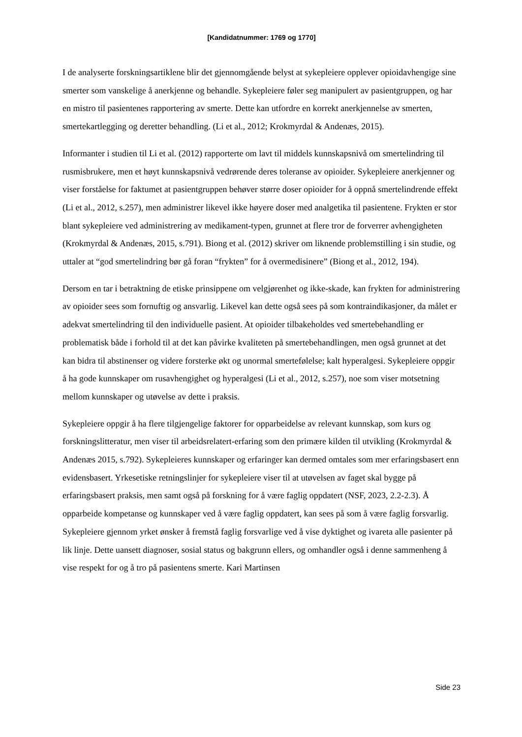[Kandidatnummer: 1769 og 1770]
I de analyserte forskningsartiklene blir det gjennomgående belyst at sykepleiere opplever opioidavhengige sine smerter som vanskelige å anerkjenne og behandle. Sykepleiere føler seg manipulert av pasientgruppen, og har en mistro til pasientenes rapportering av smerte. Dette kan utfordre en korrekt anerkjennelse av smerten, smertekartlegging og deretter behandling. (Li et al., 2012; Krokmyrdal & Andenæs, 2015).
Informanter i studien til Li et al. (2012) rapporterte om lavt til middels kunnskapsnivå om smertelindring til rusmisbrukere, men et høyt kunnskapsnivå vedrørende deres toleranse av opioider. Sykepleiere anerkjenner og viser forståelse for faktumet at pasientgruppen behøver større doser opioider for å oppnå smertelindrende effekt (Li et al., 2012, s.257), men administrer likevel ikke høyere doser med analgetika til pasientene. Frykten er stor blant sykepleiere ved administrering av medikament-typen, grunnet at flere tror de forverrer avhengigheten (Krokmyrdal & Andenæs, 2015, s.791). Biong et al. (2012) skriver om liknende problemstilling i sin studie, og uttaler at “god smertelindring bør gå foran “frykten” for å overmedisinere” (Biong et al., 2012, 194).
Dersom en tar i betraktning de etiske prinsippene om velgjørenhet og ikke-skade, kan frykten for administrering av opioider sees som fornuftig og ansvarlig. Likevel kan dette også sees på som kontraindikasjoner, da målet er adekvat smertelindring til den individuelle pasient. At opioider tilbakeholdes ved smertebehandling er problematisk både i forhold til at det kan påvirke kvaliteten på smertebehandlingen, men også grunnet at det kan bidra til abstinenser og videre forsterke økt og unormal smertefølelse; kalt hyperalgesi. Sykepleiere oppgir å ha gode kunnskaper om rusavhengighet og hyperalgesi (Li et al., 2012, s.257), noe som viser motsetning mellom kunnskaper og utøvelse av dette i praksis.
Sykepleiere oppgir å ha flere tilgjengelige faktorer for opparbeidelse av relevant kunnskap, som kurs og forskningslitteratur, men viser til arbeidsrelatert-erfaring som den primære kilden til utvikling (Krokmyrdal & Andenæs 2015, s.792). Sykepleieres kunnskaper og erfaringer kan dermed omtales som mer erfaringsbasert enn evidensbasert. Yrkesetiske retningslinjer for sykepleiere viser til at utøvelsen av faget skal bygge på erfaringsbasert praksis, men samt også på forskning for å være faglig oppdatert (NSF, 2023, 2.2-2.3). Å opparbeide kompetanse og kunnskaper ved å være faglig oppdatert, kan sees på som å være faglig forsvarlig. Sykepleiere gjennom yrket ønsker å fremstå faglig forsvarlige ved å vise dyktighet og ivareta alle pasienter på lik linje. Dette uansett diagnoser, sosial status og bakgrunn ellers, og omhandler også i denne sammenheng å vise respekt for og å tro på pasientens smerte. Kari Martinsen
Side 23